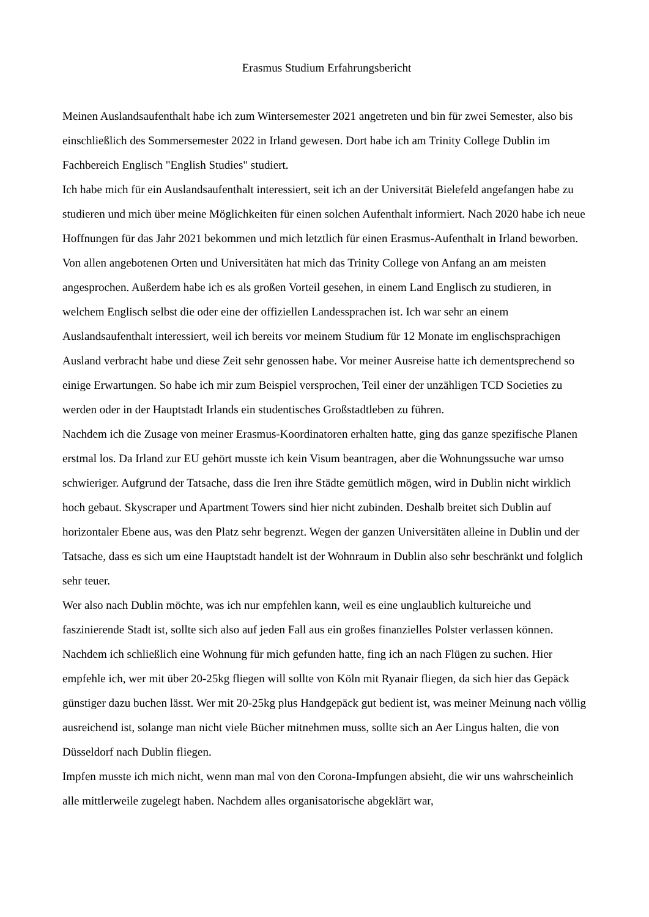Erasmus Studium Erfahrungsbericht
Meinen Auslandsaufenthalt habe ich zum Wintersemester 2021 angetreten und bin für zwei Semester, also bis einschließlich des Sommersemester 2022 in Irland gewesen. Dort habe ich am Trinity College Dublin im Fachbereich Englisch "English Studies" studiert.
Ich habe mich für ein Auslandsaufenthalt interessiert, seit ich an der Universität Bielefeld angefangen habe zu studieren und mich über meine Möglichkeiten für einen solchen Aufenthalt informiert. Nach 2020 habe ich neue Hoffnungen für das Jahr 2021 bekommen und mich letztlich für einen Erasmus-Aufenthalt in Irland beworben. Von allen angebotenen Orten und Universitäten hat mich das Trinity College von Anfang an am meisten angesprochen. Außerdem habe ich es als großen Vorteil gesehen, in einem Land Englisch zu studieren, in welchem Englisch selbst die oder eine der offiziellen Landessprachen ist. Ich war sehr an einem Auslandsaufenthalt interessiert, weil ich bereits vor meinem Studium für 12 Monate im englischsprachigen Ausland verbracht habe und diese Zeit sehr genossen habe. Vor meiner Ausreise hatte ich dementsprechend so einige Erwartungen. So habe ich mir zum Beispiel versprochen, Teil einer der unzähligen TCD Societies zu werden oder in der Hauptstadt Irlands ein studentisches Großstadtleben zu führen.
Nachdem ich die Zusage von meiner Erasmus-Koordinatoren erhalten hatte, ging das ganze spezifische Planen erstmal los. Da Irland zur EU gehört musste ich kein Visum beantragen, aber die Wohnungssuche war umso schwieriger. Aufgrund der Tatsache, dass die Iren ihre Städte gemütlich mögen, wird in Dublin nicht wirklich hoch gebaut. Skyscraper und Apartment Towers sind hier nicht zubinden. Deshalb breitet sich Dublin auf horizontaler Ebene aus, was den Platz sehr begrenzt. Wegen der ganzen Universitäten alleine in Dublin und der Tatsache, dass es sich um eine Hauptstadt handelt ist der Wohnraum in Dublin also sehr beschränkt und folglich sehr teuer.
Wer also nach Dublin möchte, was ich nur empfehlen kann, weil es eine unglaublich kultureiche und faszinierende Stadt ist, sollte sich also auf jeden Fall aus ein großes finanzielles Polster verlassen können. Nachdem ich schließlich eine Wohnung für mich gefunden hatte, fing ich an nach Flügen zu suchen. Hier empfehle ich, wer mit über 20-25kg fliegen will sollte von Köln mit Ryanair fliegen, da sich hier das Gepäck günstiger dazu buchen lässt. Wer mit 20-25kg plus Handgepäck gut bedient ist, was meiner Meinung nach völlig ausreichend ist, solange man nicht viele Bücher mitnehmen muss, sollte sich an Aer Lingus halten, die von Düsseldorf nach Dublin fliegen.
Impfen musste ich mich nicht, wenn man mal von den Corona-Impfungen absieht, die wir uns wahrscheinlich alle mittlerweile zugelegt haben. Nachdem alles organisatorische abgeklärt war,